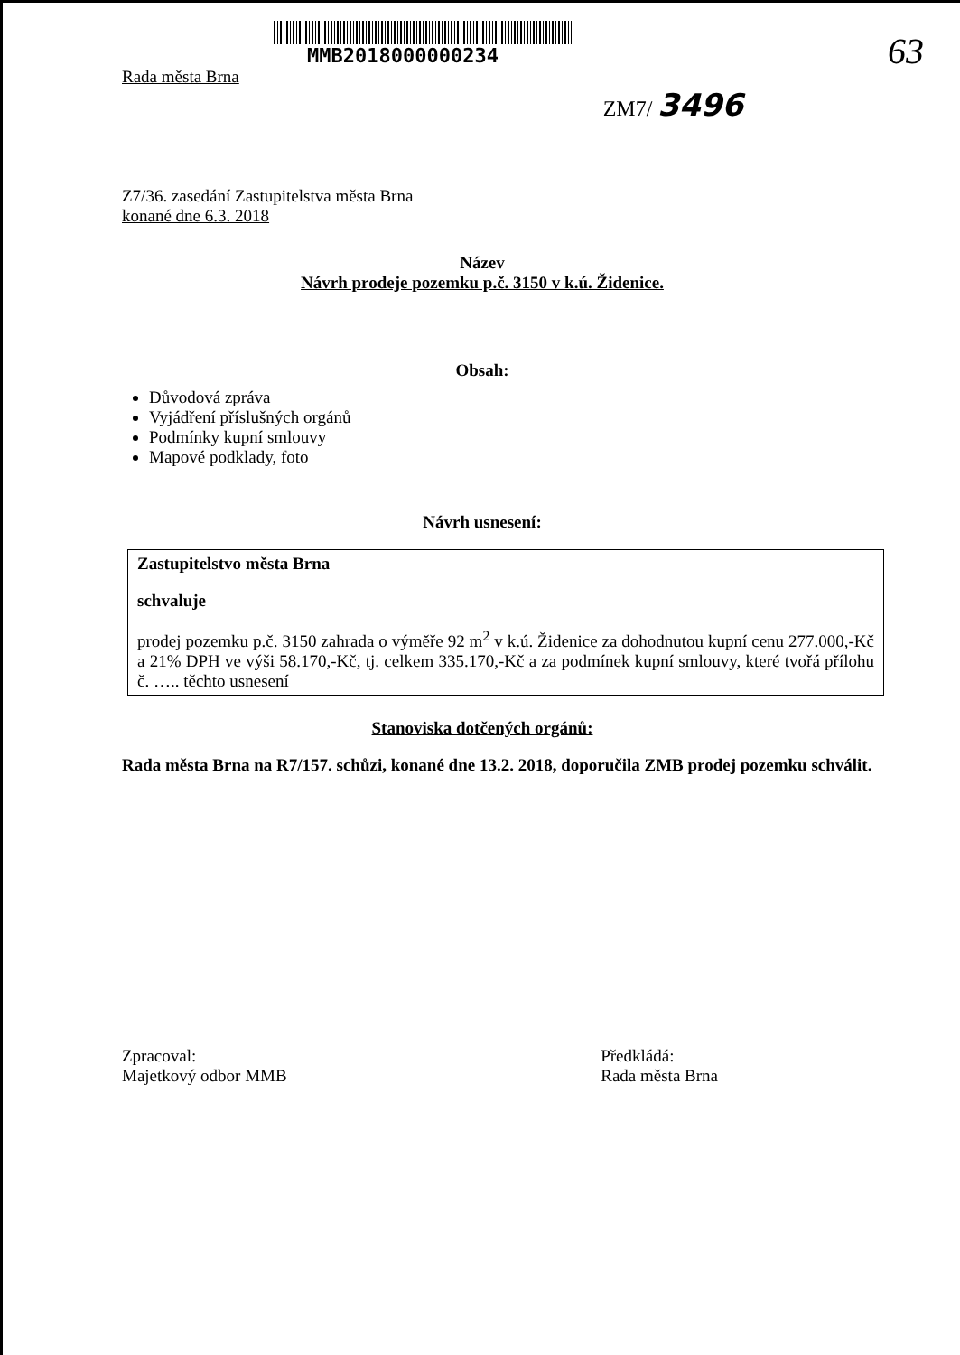63
MMB2018000000234
Rada města Brna
ZM7/ 3496
Z7/36. zasedání Zastupitelstva města Brna
konané dne 6.3. 2018
Název
Návrh prodeje pozemku p.č. 3150 v k.ú. Židenice.
Obsah:
Důvodová zpráva
Vyjádření příslušných orgánů
Podmínky kupní smlouvy
Mapové podklady, foto
Návrh usnesení:
Zastupitelstvo města Brna
schvaluje
prodej pozemku p.č. 3150 zahrada o výměře 92 m<sup>2</sup> v k.ú. Židenice za dohodnutou kupní cenu 277.000,-Kč a 21% DPH ve výši 58.170,-Kč, tj. celkem 335.170,-Kč a za podmínek kupní smlouvy, které tvořá přílohu č. ….. těchto usnesení
Stanoviska dotčených orgánů:
Rada města Brna na R7/157. schůzi, konané dne 13.2. 2018, doporučila ZMB prodej pozemku schválit.
Zpracoval:
Majetkový odbor MMB
Předkládá:
Rada města Brna